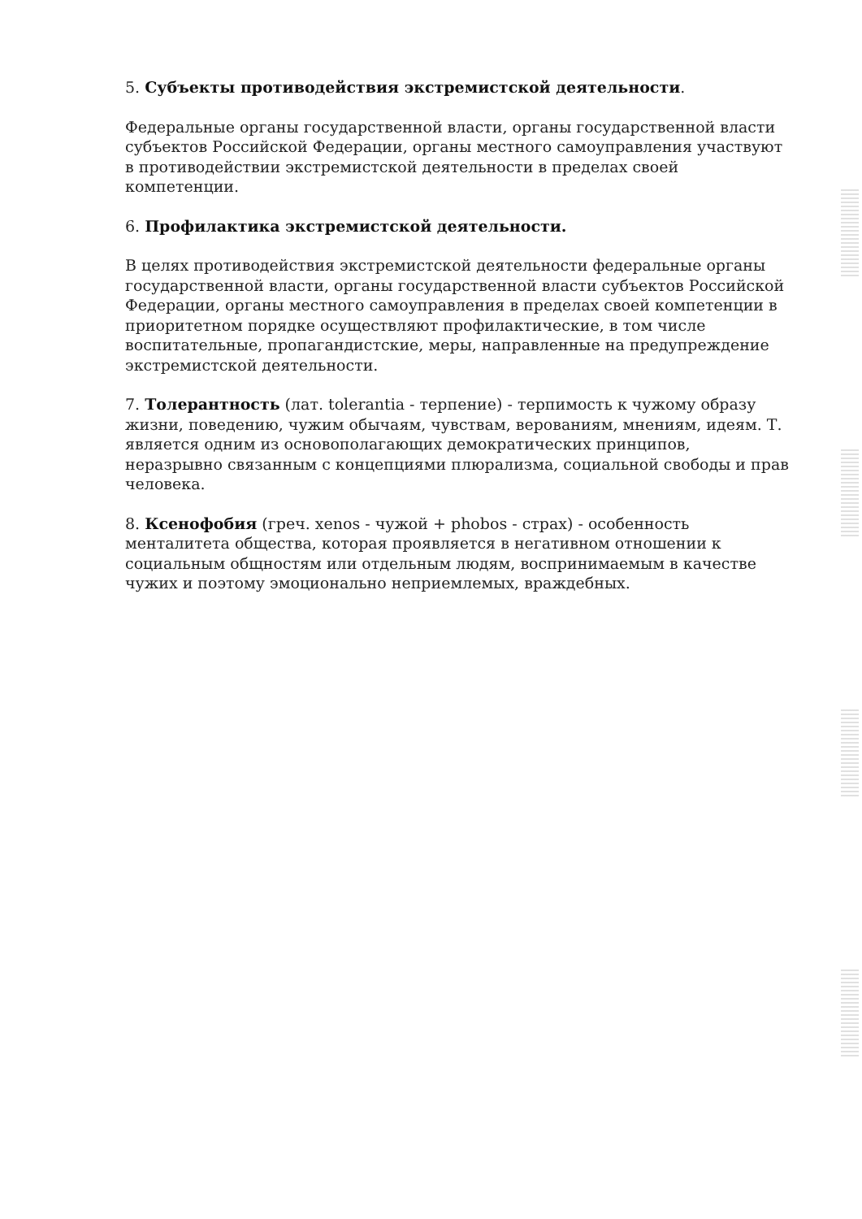5. Субъекты противодействия экстремистской деятельности.
Федеральные органы государственной власти, органы государственной власти субъектов Российской Федерации, органы местного самоуправления участвуют в противодействии экстремистской деятельности в пределах своей компетенции.
6. Профилактика экстремистской деятельности.
В целях противодействия экстремистской деятельности федеральные органы государственной власти, органы государственной власти субъектов Российской Федерации, органы местного самоуправления в пределах своей компетенции в приоритетном порядке осуществляют профилактические, в том числе воспитательные, пропагандистские, меры, направленные на предупреждение экстремистской деятельности.
7. Толерантность (лат. tolerantia - терпение) - терпимость к чужому образу жизни, поведению, чужим обычаям, чувствам, верованиям, мнениям, идеям. Т. является одним из основополагающих демократических принципов, неразрывно связанным с концепциями плюрализма, социальной свободы и прав человека.
8. Ксенофобия (греч. xenos - чужой + phobos - страх) - особенность менталитета общества, которая проявляется в негативном отношении к социальным общностям или отдельным людям, воспринимаемым в качестве чужих и поэтому эмоционально неприемлемых, враждебных.